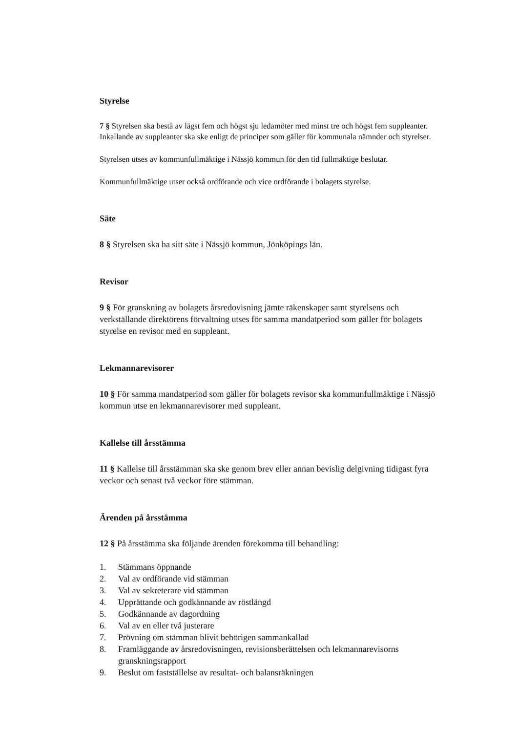Styrelse
7 § Styrelsen ska bestå av lägst fem och högst sju ledamöter med minst tre och högst fem suppleanter. Inkallande av suppleanter ska ske enligt de principer som gäller för kommunala nämnder och styrelser.
Styrelsen utses av kommunfullmäktige i Nässjö kommun för den tid fullmäktige beslutar.
Kommunfullmäktige utser också ordförande och vice ordförande i bolagets styrelse.
Säte
8 § Styrelsen ska ha sitt säte i Nässjö kommun, Jönköpings län.
Revisor
9 § För granskning av bolagets årsredovisning jämte räkenskaper samt styrelsens och verkställande direktörens förvaltning utses för samma mandatperiod som gäller för bolagets styrelse en revisor med en suppleant.
Lekmannarevisorer
10 § För samma mandatperiod som gäller för bolagets revisor ska kommunfullmäktige i Nässjö kommun utse en lekmannarevisorer med suppleant.
Kallelse till årsstämma
11 § Kallelse till årsstämman ska ske genom brev eller annan bevislig delgivning tidigast fyra veckor och senast två veckor före stämman.
Ärenden på årsstämma
12 § På årsstämma ska följande ärenden förekomma till behandling:
1. Stämmans öppnande
2. Val av ordförande vid stämman
3. Val av sekreterare vid stämman
4. Upprättande och godkännande av röstlängd
5. Godkännande av dagordning
6. Val av en eller två justerare
7. Prövning om stämman blivit behörigen sammankallad
8. Framläggande av årsredovisningen, revisionsberättelsen och lekmannarevisorns granskningsrapport
9. Beslut om fastställelse av resultat- och balansräkningen